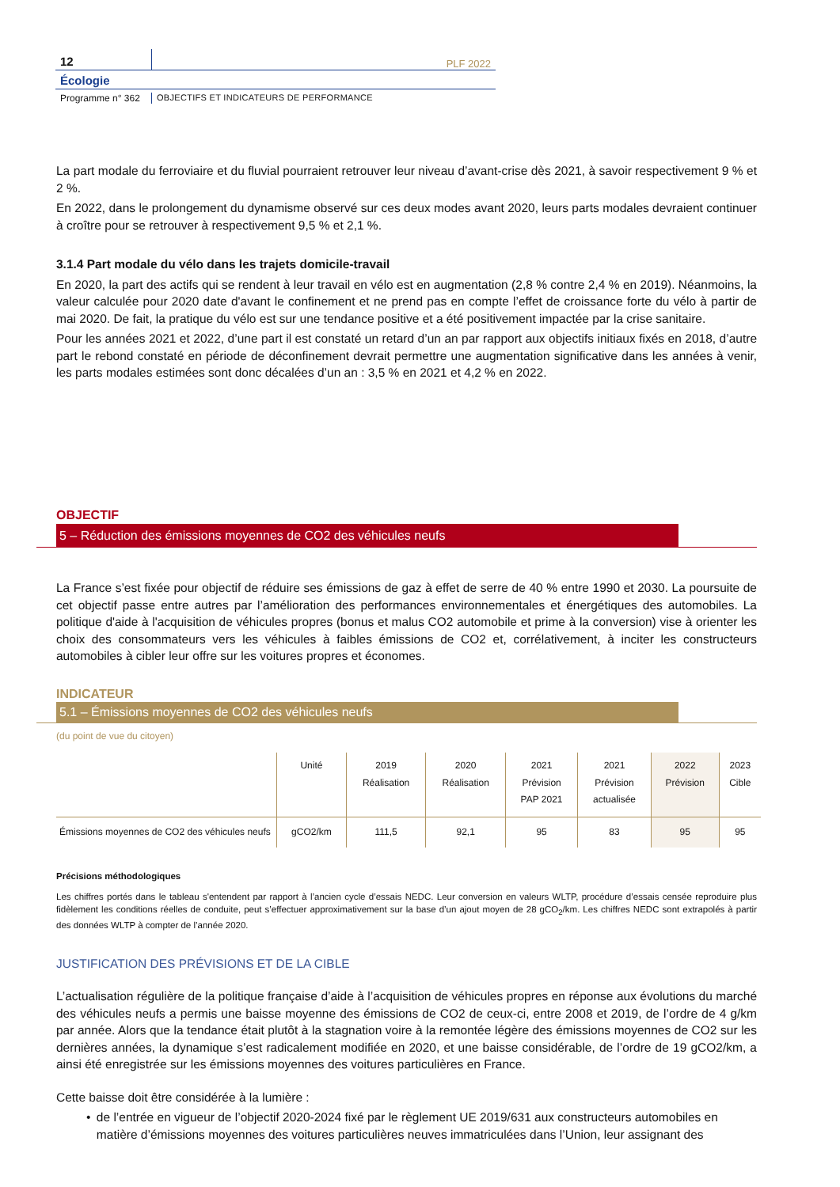12
PLF 2022
Écologie
Programme n° 362
OBJECTIFS ET INDICATEURS DE PERFORMANCE
La part modale du ferroviaire et du fluvial pourraient retrouver leur niveau d’avant-crise dès 2021, à savoir respectivement 9 % et 2 %.
En 2022, dans le prolongement du dynamisme observé sur ces deux modes avant 2020, leurs parts modales devraient continuer à croître pour se retrouver à respectivement 9,5 % et 2,1 %.
3.1.4 Part modale du vélo dans les trajets domicile-travail
En 2020, la part des actifs qui se rendent à leur travail en vélo est en augmentation (2,8 % contre 2,4 % en 2019). Néanmoins, la valeur calculée pour 2020 date d'avant le confinement et ne prend pas en compte l’effet de croissance forte du vélo à partir de mai 2020. De fait, la pratique du vélo est sur une tendance positive et a été positivement impactée par la crise sanitaire.
Pour les années 2021 et 2022, d’une part il est constaté un retard d’un an par rapport aux objectifs initiaux fixés en 2018, d’autre part le rebond constaté en période de déconfinement devrait permettre une augmentation significative dans les années à venir, les parts modales estimées sont donc décalées d’un an : 3,5 % en 2021 et 4,2 % en 2022.
OBJECTIF
5 – Réduction des émissions moyennes de CO2 des véhicules neufs
La France s’est fixée pour objectif de réduire ses émissions de gaz à effet de serre de 40 % entre 1990 et 2030. La poursuite de cet objectif passe entre autres par l’amélioration des performances environnementales et énergétiques des automobiles. La politique d'aide à l'acquisition de véhicules propres (bonus et malus CO2 automobile et prime à la conversion) vise à orienter les choix des consommateurs vers les véhicules à faibles émissions de CO2 et, corrélativement, à inciter les constructeurs automobiles à cibler leur offre sur les voitures propres et économes.
INDICATEUR
5.1 – Émissions moyennes de CO2 des véhicules neufs
(du point de vue du citoyen)
| | Unité | 2019 Réalisation | 2020 Réalisation | 2021 Prévision PAP 2021 | 2021 Prévision actualisée | 2022 Prévision | 2023 Cible |
| --- | --- | --- | --- | --- | --- | --- | --- |
| Émissions moyennes de CO2 des véhicules neufs | gCO2/km | 111,5 | 92,1 | 95 | 83 | 95 | 95 |
Précisions méthodologiques
Les chiffres portés dans le tableau s'entendent par rapport à l’ancien cycle d’essais NEDC. Leur conversion en valeurs WLTP, procédure d’essais censée reproduire plus fidèlement les conditions réelles de conduite, peut s’effectuer approximativement sur la base d’un ajout moyen de 28 gCO<sub>2</sub>/km. Les chiffres NEDC sont extrapolés à partir des données WLTP à compter de l’année 2020.
JUSTIFICATION DES PRÉVISIONS ET DE LA CIBLE
L’actualisation régulière de la politique française d’aide à l’acquisition de véhicules propres en réponse aux évolutions du marché des véhicules neufs a permis une baisse moyenne des émissions de CO2 de ceux-ci, entre 2008 et 2019, de l’ordre de 4 g/km par année. Alors que la tendance était plutôt à la stagnation voire à la remontée légère des émissions moyennes de CO2 sur les dernières années, la dynamique s’est radicalement modifiée en 2020, et une baisse considérable, de l’ordre de 19 gCO2/km, a ainsi été enregistrée sur les émissions moyennes des voitures particulières en France.
Cette baisse doit être considérée à la lumière :
• de l’entrée en vigueur de l’objectif 2020-2024 fixé par le règlement UE 2019/631 aux constructeurs automobiles en matière d’émissions moyennes des voitures particulières neuves immatriculées dans l’Union, leur assignant des